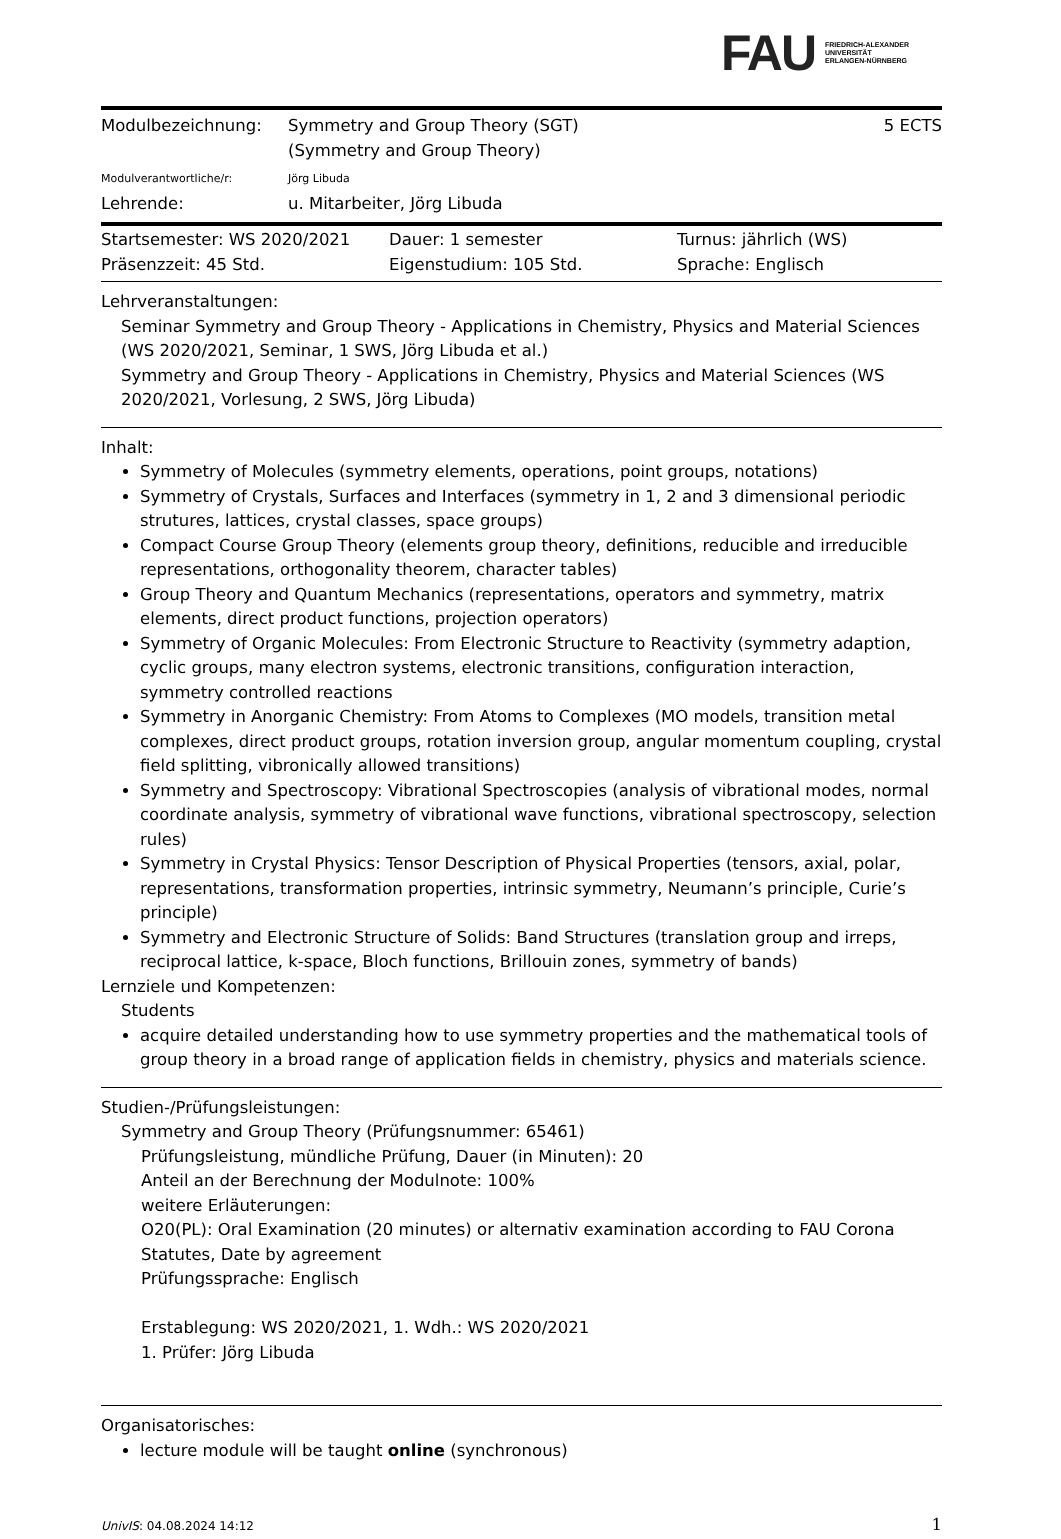FAU FRIEDRICH-ALEXANDER
UNIVERSITÄT
ERLANGEN-NÜRNBERG
Modulbezeichnung: Symmetry and Group Theory (SGT)
(Symmetry and Group Theory)
5 ECTS
Modulverantwortliche/r: Jörg Libuda
Lehrende: u. Mitarbeiter, Jörg Libuda
Startsemester: WS 2020/2021 Dauer: 1 semester Turnus: jährlich (WS)
Präsenzzeit: 45 Std. Eigenstudium: 105 Std. Sprache: Englisch
Lehrveranstaltungen:
Seminar Symmetry and Group Theory - Applications in Chemistry, Physics and Material Sciences (WS 2020/2021, Seminar, 1 SWS, Jörg Libuda et al.)
Symmetry and Group Theory - Applications in Chemistry, Physics and Material Sciences (WS 2020/2021, Vorlesung, 2 SWS, Jörg Libuda)
Inhalt:
Symmetry of Molecules (symmetry elements, operations, point groups, notations)
Symmetry of Crystals, Surfaces and Interfaces (symmetry in 1, 2 and 3 dimensional periodic strutures, lattices, crystal classes, space groups)
Compact Course Group Theory (elements group theory, definitions, reducible and irreducible representations, orthogonality theorem, character tables)
Group Theory and Quantum Mechanics (representations, operators and symmetry, matrix elements, direct product functions, projection operators)
Symmetry of Organic Molecules: From Electronic Structure to Reactivity (symmetry adaption, cyclic groups, many electron systems, electronic transitions, configuration interaction, symmetry controlled reactions
Symmetry in Anorganic Chemistry: From Atoms to Complexes (MO models, transition metal complexes, direct product groups, rotation inversion group, angular momentum coupling, crystal field splitting, vibronically allowed transitions)
Symmetry and Spectroscopy: Vibrational Spectroscopies (analysis of vibrational modes, normal coordinate analysis, symmetry of vibrational wave functions, vibrational spectroscopy, selection rules)
Symmetry in Crystal Physics: Tensor Description of Physical Properties (tensors, axial, polar, representations, transformation properties, intrinsic symmetry, Neumann’s principle, Curie’s principle)
Symmetry and Electronic Structure of Solids: Band Structures (translation group and irreps, reciprocal lattice, k-space, Bloch functions, Brillouin zones, symmetry of bands)
Lernziele und Kompetenzen:
Students
acquire detailed understanding how to use symmetry properties and the mathematical tools of group theory in a broad range of application fields in chemistry, physics and materials science.
Studien-/Prüfungsleistungen:
Symmetry and Group Theory (Prüfungsnummer: 65461)
Prüfungsleistung, mündliche Prüfung, Dauer (in Minuten): 20
Anteil an der Berechnung der Modulnote: 100%
weitere Erläuterungen:
O20(PL): Oral Examination (20 minutes) or alternativ examination according to FAU Corona Statutes, Date by agreement
Prüfungssprache: Englisch
Erstablegung: WS 2020/2021, 1. Wdh.: WS 2020/2021
1. Prüfer: Jörg Libuda
Organisatorisches:
lecture module will be taught online (synchronous)
UnivIS: 04.08.2024 14:12 1